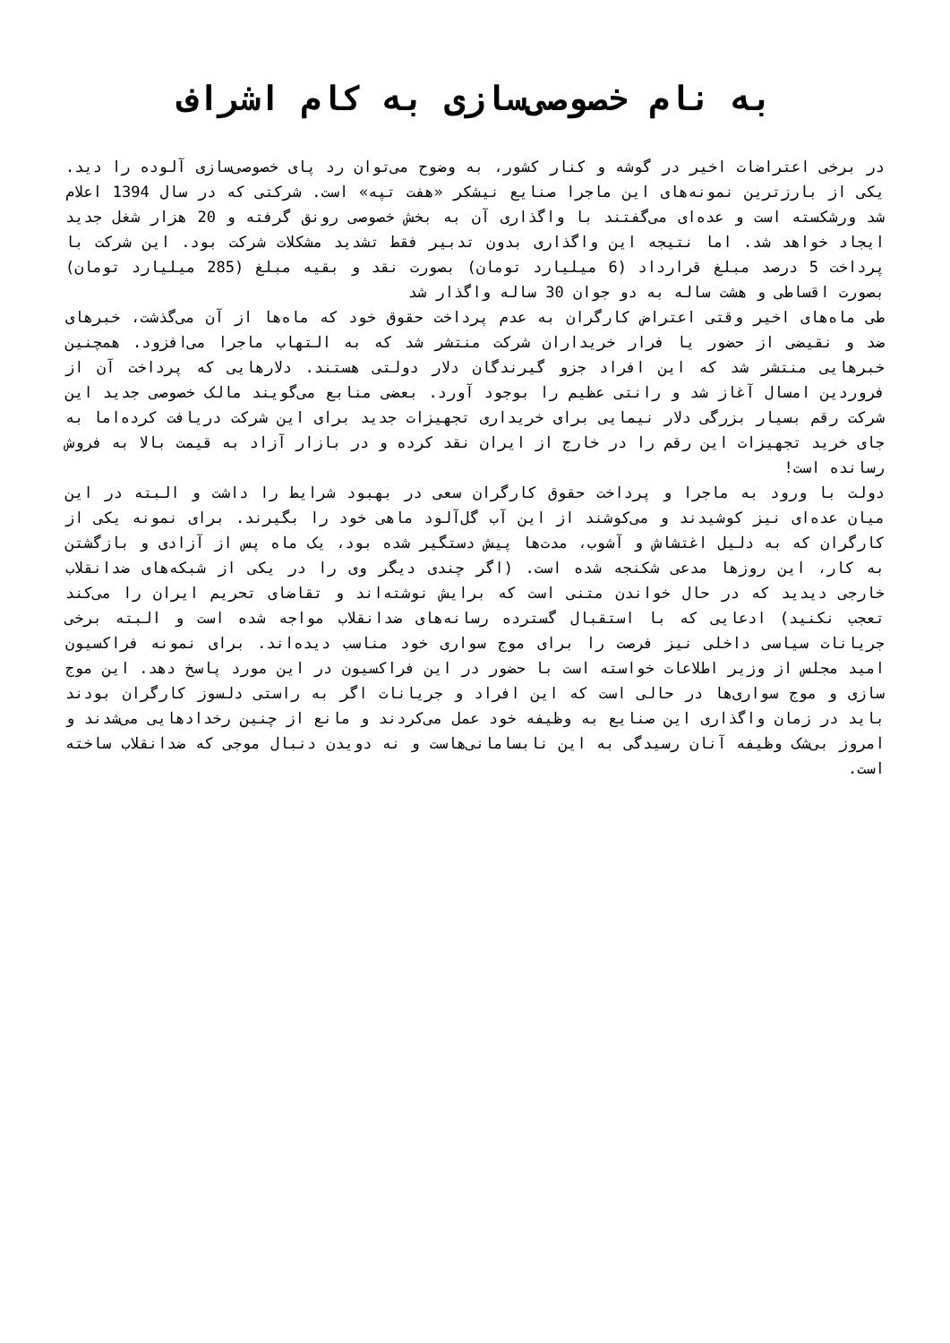به نام خصوصی‌سازی به کام اشراف
در برخی اعتراضات اخیر در گوشه و کنار کشور، به وضوح می‌توان رد پای خصوصی‌سازی آلوده را دید. یکی از بارزترین نمونه‌های این ماجرا صنایع نیشکر «هفت تپه» است. شرکتی که در سال 1394 اعلام شد ورشکسته است و عده‌ای می‌گفتند با واگذاری آن به بخش خصوصی رونق گرفته و 20 هزار شغل جدید ایجاد خواهد شد. اما نتیجه این واگذاری بدون تدبیر فقط تشدید مشکلات شرکت بود. این شرکت با پرداخت 5 درصد مبلغ قرارداد (6 میلیارد تومان) بصورت نقد و بقیه مبلغ (285 میلیارد تومان) بصورت اقساطی و هشت ساله به دو جوان 30 ساله واگذار شد
طی ماه‌های اخیر وقتی اعتراض کارگران به عدم پرداخت حقوق خود که ماه‌ها از آن می‌گذشت، خبرهای ضد و نقیضی از حضور یا فرار خریداران شرکت منتشر شد که به التهاب ماجرا می‌افزود. همچنین خبرهایی منتشر شد که این افراد جزو گیرندگان دلار دولتی هستند. دلارهایی که پرداخت آن از فروردین امسال آغاز شد و رانتی عظیم را بوجود آورد. بعضی منابع می‌گویند مالک خصوصی جدید این شرکت رقم بسیار بزرگی دلار نیمایی برای خریداری تجهیزات جدید برای این شرکت دریافت کرده‌اما به جای خرید تجهیزات این رقم را در خارج از ایران نقد کرده و در بازار آزاد به قیمت بالا به فروش رسانده است!
دولت با ورود به ماجرا و پرداخت حقوق کارگران سعی در بهبود شرایط را داشت و البته در این میان عده‌ای نیز کوشیدند و می‌کوشند از این آب گل‌آلود ماهی خود را بگیرند. برای نمونه یکی از کارگران که به دلیل اغتشاش و آشوب، مدت‌ها پیش دستگیر شده بود، یک ماه پس از آزادی و بازگشتن به کار، این روزها مدعی شکنجه شده است. (اگر چندی دیگر وی را در یکی از شبکه‌های ضدانقلاب خارجی دیدید که در حال خواندن متنی است که برایش نوشته‌اند و تقاضای تحریم ایران را می‌کند تعجب نکنید) ادعایی که با استقبال گسترده رسانه‌های ضدانقلاب مواجه شده است و البته برخی جریانات سیاسی داخلی نیز فرصت را برای موج سواری خود مناسب دیده‌اند. برای نمونه فراکسیون امید مجلس از وزیر اطلاعات خواسته است با حضور در این فراکسیون در این مورد پاسخ دهد. این موج سازی و موج سواری‌ها در حالی است که این افراد و جریانات اگر به راستی دلسوز کارگران بودند باید در زمان واگذاری این صنایع به وظیفه خود عمل می‌کردند و مانع از چنین رخدادهایی می‌شدند و امروز بی‌شک وظیفه آنان رسیدگی به این نابسامانی‌هاست و نه دویدن دنبال موجی که ضدانقلاب ساخته است.